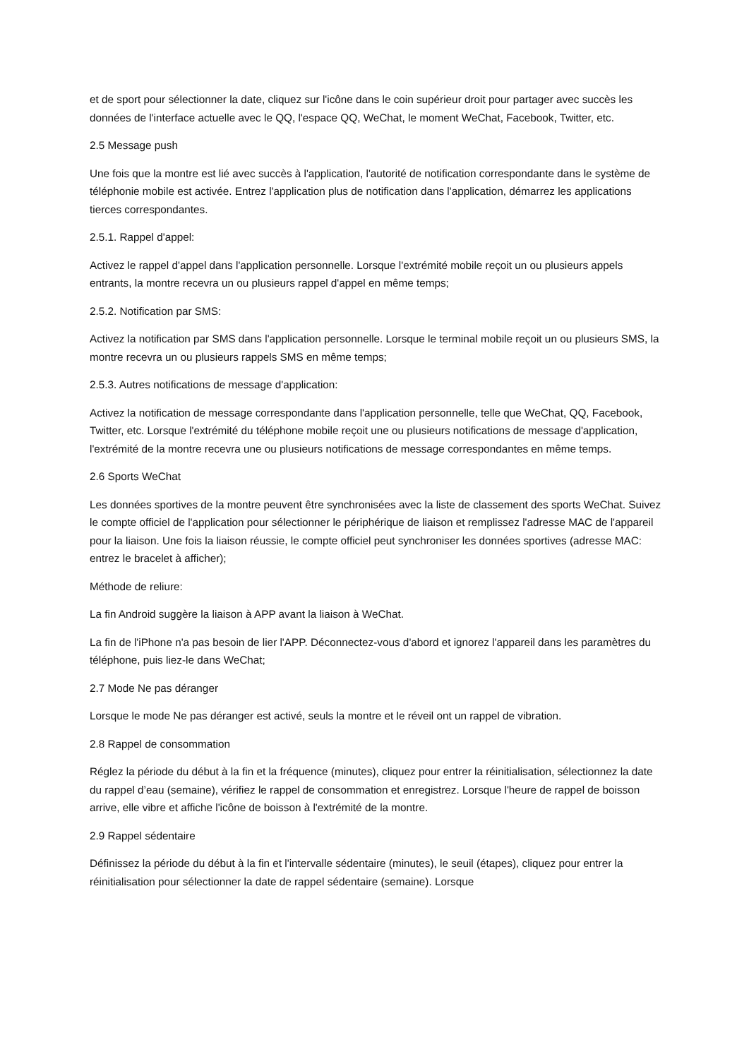et de sport pour sélectionner la date, cliquez sur l'icône dans le coin supérieur droit pour partager avec succès les données de l'interface actuelle avec le QQ, l'espace QQ, WeChat, le moment WeChat, Facebook, Twitter, etc.
2.5 Message push
Une fois que la montre est lié avec succès à l'application, l'autorité de notification correspondante dans le système de téléphonie mobile est activée. Entrez l'application plus de notification dans l'application, démarrez les applications tierces correspondantes.
2.5.1. Rappel d'appel:
Activez le rappel d'appel dans l'application personnelle. Lorsque l'extrémité mobile reçoit un ou plusieurs appels entrants, la montre recevra un ou plusieurs rappel d'appel en même temps;
2.5.2. Notification par SMS:
Activez la notification par SMS dans l'application personnelle. Lorsque le terminal mobile reçoit un ou plusieurs SMS, la montre recevra un ou plusieurs rappels SMS en même temps;
2.5.3. Autres notifications de message d'application:
Activez la notification de message correspondante dans l'application personnelle, telle que WeChat, QQ, Facebook, Twitter, etc. Lorsque l'extrémité du téléphone mobile reçoit une ou plusieurs notifications de message d'application, l'extrémité de la montre recevra une ou plusieurs notifications de message correspondantes en même temps.
2.6 Sports WeChat
Les données sportives de la montre peuvent être synchronisées avec la liste de classement des sports WeChat. Suivez le compte officiel de l'application pour sélectionner le périphérique de liaison et remplissez l'adresse MAC de l'appareil pour la liaison. Une fois la liaison réussie, le compte officiel peut synchroniser les données sportives (adresse MAC: entrez le bracelet à afficher);
Méthode de reliure:
La fin Android suggère la liaison à APP avant la liaison à WeChat.
La fin de l'iPhone n'a pas besoin de lier l'APP. Déconnectez-vous d'abord et ignorez l'appareil dans les paramètres du téléphone, puis liez-le dans WeChat;
2.7 Mode Ne pas déranger
Lorsque le mode Ne pas déranger est activé, seuls la montre et le réveil ont un rappel de vibration.
2.8 Rappel de consommation
Réglez la période du début à la fin et la fréquence (minutes), cliquez pour entrer la réinitialisation, sélectionnez la date du rappel d’eau (semaine), vérifiez le rappel de consommation et enregistrez. Lorsque l'heure de rappel de boisson arrive, elle vibre et affiche l'icône de boisson à l'extrémité de la montre.
2.9 Rappel sédentaire
Définissez la période du début à la fin et l'intervalle sédentaire (minutes), le seuil (étapes), cliquez pour entrer la réinitialisation pour sélectionner la date de rappel sédentaire (semaine). Lorsque